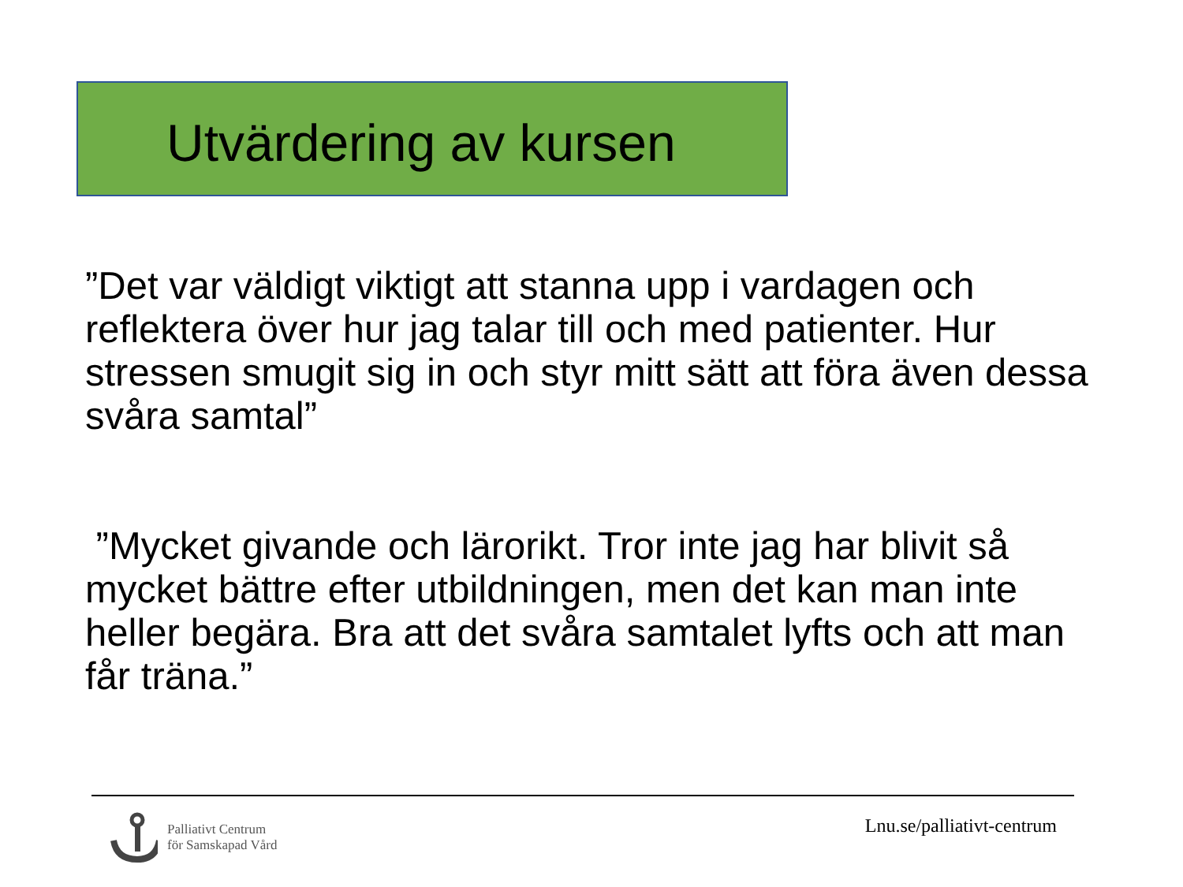Utvärdering av kursen
”Det var väldigt viktigt att stanna upp i vardagen och reflektera över hur jag talar till och med patienter. Hur stressen smugit sig in och styr mitt sätt att föra även dessa svåra samtal”
”Mycket givande och lärorikt. Tror inte jag har blivit så mycket bättre efter utbildningen, men det kan man inte heller begära. Bra att det svåra samtalet lyfts och att man får träna.”
Palliativt Centrum
för Samskapad Vård
Lnu.se/palliativt-centrum